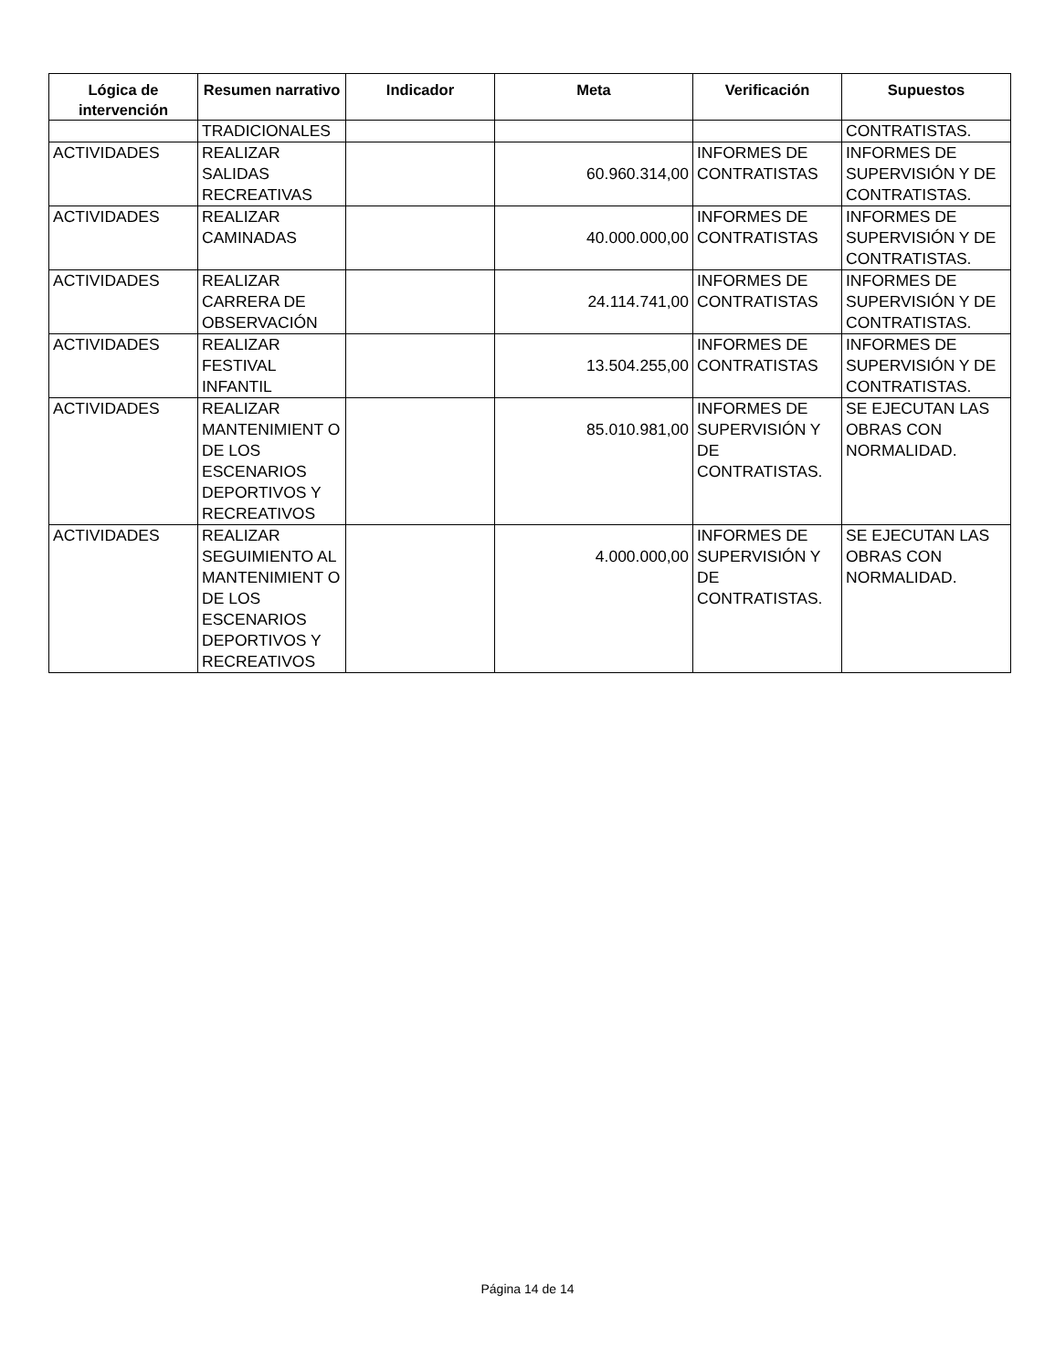| Lógica de intervención | Resumen narrativo | Indicador | Meta | Verificación | Supuestos |
| --- | --- | --- | --- | --- | --- |
| | TRADICIONALES | | | | CONTRATISTAS. |
| ACTIVIDADES | REALIZAR SALIDAS RECREATIVAS | | 60.960.314,00 | INFORMES DE CONTRATISTAS | INFORMES DE SUPERVISIÓN Y DE CONTRATISTAS. |
| ACTIVIDADES | REALIZAR CAMINADAS | | 40.000.000,00 | INFORMES DE CONTRATISTAS | INFORMES DE SUPERVISIÓN Y DE CONTRATISTAS. |
| ACTIVIDADES | REALIZAR CARRERA DE OBSERVACIÓN | | 24.114.741,00 | INFORMES DE CONTRATISTAS | INFORMES DE SUPERVISIÓN Y DE CONTRATISTAS. |
| ACTIVIDADES | REALIZAR FESTIVAL INFANTIL | | 13.504.255,00 | INFORMES DE CONTRATISTAS | INFORMES DE SUPERVISIÓN Y DE CONTRATISTAS. |
| ACTIVIDADES | REALIZAR MANTENIMIENT O DE LOS ESCENARIOS DEPORTIVOS Y RECREATIVOS | | 85.010.981,00 | INFORMES DE SUPERVISIÓN Y DE CONTRATISTAS. | SE EJECUTAN LAS OBRAS CON NORMALIDAD. |
| ACTIVIDADES | REALIZAR SEGUIMIENTO AL MANTENIMIENT O DE LOS ESCENARIOS DEPORTIVOS Y RECREATIVOS | | 4.000.000,00 | INFORMES DE SUPERVISIÓN Y DE CONTRATISTAS. | SE EJECUTAN LAS OBRAS CON NORMALIDAD. |
Página 14 de 14